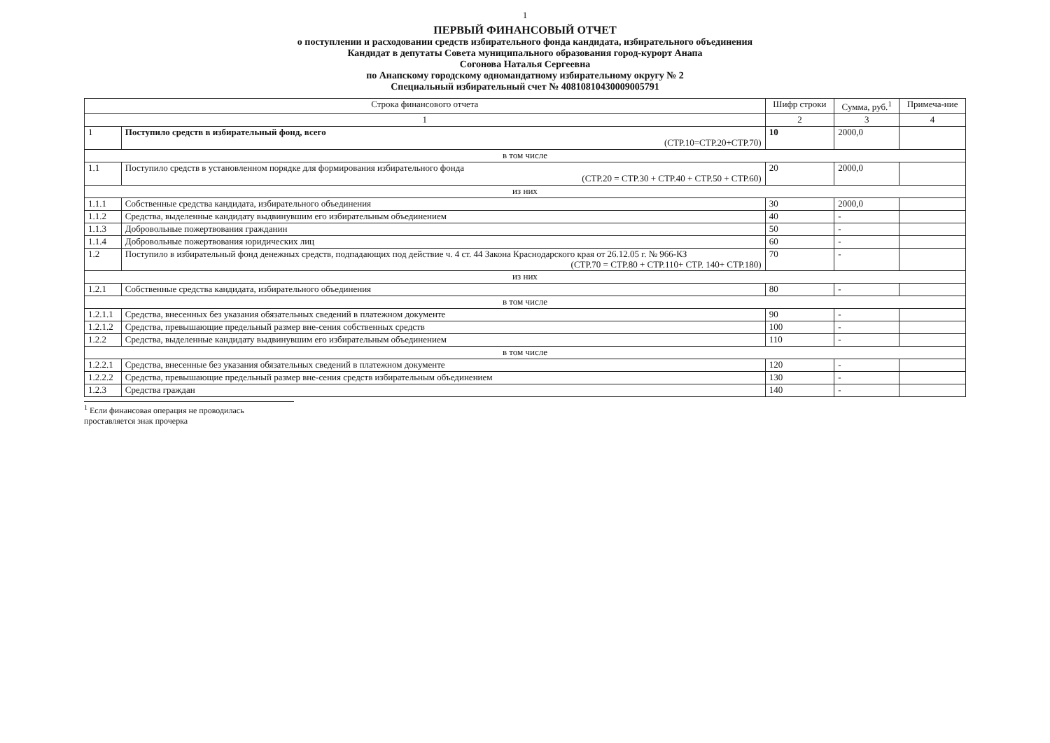1
ПЕРВЫЙ ФИНАНСОВЫЙ ОТЧЕТ
о поступлении и расходовании средств избирательного фонда кандидата, избирательного объединения
Кандидат в депутаты Совета муниципального образования город-курорт Анапа
Согонова Наталья Сергеевна
по Анапскому городскому одномандатному избирательному округу № 2
Специальный избирательный счет № 40810810430009005791
| Строка финансового отчета | | Шифр строки | Сумма, руб.<sup>1</sup> | Примеча-ние |
| --- | --- | --- | --- | --- |
| 1 | | 2 | 3 | 4 |
| 1 | Поступило средств в избирательный фонд, всего (СТР.10=СТР.20+СТР.70) | 10 | 2000,0 | |
| в том числе | | | | |
| 1.1 | Поступило средств в установленном порядке для формирования избирательного фонда (СТР.20 = СТР.30 + СТР.40 + СТР.50 + СТР.60) | 20 | 2000,0 | |
| из них | | | | |
| 1.1.1 | Собственные средства кандидата, избирательного объединения | 30 | 2000,0 | |
| 1.1.2 | Средства, выделенные кандидату выдвинувшим его избирательным объединением | 40 | - | |
| 1.1.3 | Добровольные пожертвования гражданин | 50 | - | |
| 1.1.4 | Добровольные пожертвования юридических лиц | 60 | - | |
| 1.2 | Поступило в избирательный фонд денежных средств, подпадающих под действие ч. 4 ст. 44 Закона Краснодарского края от 26.12.05 г. № 966-КЗ (СТР.70 = СТР.80 + СТР.110+ СТР. 140+ СТР.180) | 70 | - | |
| из них | | | | |
| 1.2.1 | Собственные средства кандидата, избирательного объединения | 80 | - | |
| в том числе | | | | |
| 1.2.1.1 | Средства, внесенных без указания обязательных сведений в платежном документе | 90 | - | |
| 1.2.1.2 | Средства, превышающие предельный размер вне-сения собственных средств | 100 | - | |
| 1.2.2 | Средства, выделенные кандидату выдвинувшим его избирательным объединением | 110 | - | |
| в том числе | | | | |
| 1.2.2.1 | Средства, внесенные без указания обязательных сведений в платежном документе | 120 | - | |
| 1.2.2.2 | Средства, превышающие предельный размер вне-сения средств избирательным объединением | 130 | - | |
| 1.2.3 | Средства граждан | 140 | - | |
<sup>1</sup> Если финансовая операция не проводилась проставляется знак прочерка